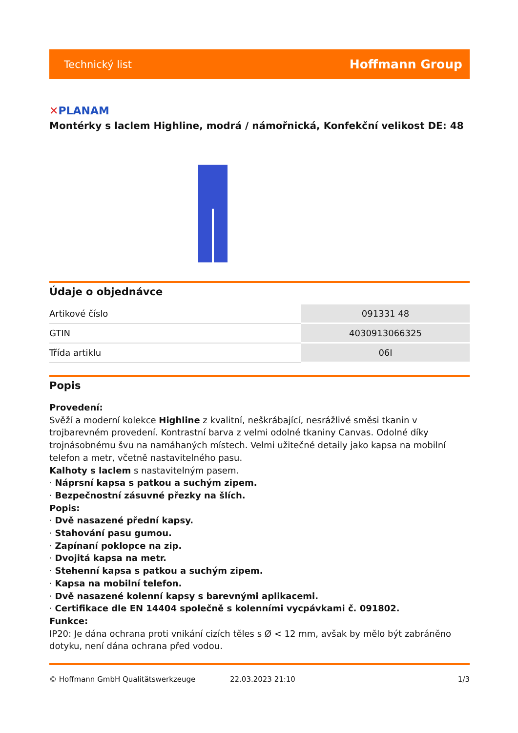Technický list Hoffmann Group
✕PLANAM
Montérky s laclem Highline, modrá / námořnická, Konfekční velikost DE: 48
Údaje o objednávce
| Artikové číslo | 091331 48 |
| GTIN | 4030913066325 |
| Třída artiklu | 06I |
Popis
Provedení:
Svěží a moderní kolekce Highline z kvalitní, neškrábající, nesrážlivé směsi tkanin v trojbarevném provedení. Kontrastní barva z velmi odolné tkaniny Canvas. Odolné díky trojnásobnému švu na namáhaných místech. Velmi užitečné detaily jako kapsa na mobilní telefon a metr, včetně nastavitelného pasu.
Kalhoty s laclem s nastavitelným pasem.
· Náprsní kapsa s patkou a suchým zipem.
· Bezpečnostní zásuvné přezky na šlích.
Popis:
· Dvě nasazené přední kapsy.
· Stahování pasu gumou.
· Zapínaní poklopce na zip.
· Dvojitá kapsa na metr.
· Stehenní kapsa s patkou a suchým zipem.
· Kapsa na mobilní telefon.
· Dvě nasazené kolenní kapsy s barevnými aplikacemi.
· Certifikace dle EN 14404 společně s kolenními vycpávkami č. 091802.
Funkce:
IP20: Je dána ochrana proti vnikání cizích těles s Ø < 12 mm, avšak by mělo být zabráněno dotyku, není dána ochrana před vodou.
© Hoffmann GmbH Qualitätswerkzeuge 22.03.2023 21:10 1/3